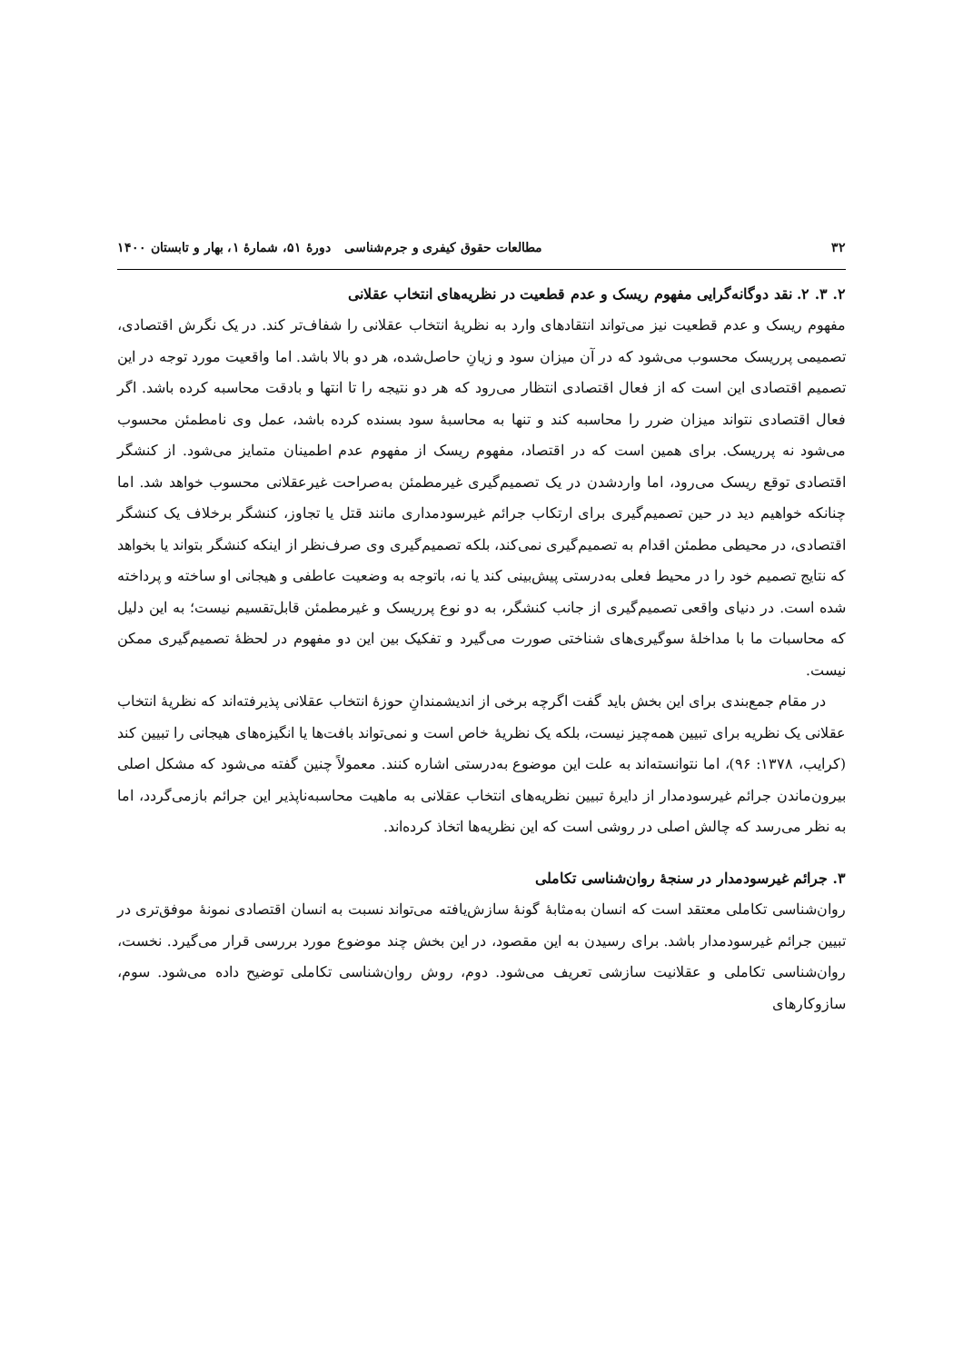۳۲ مطالعات حقوق کیفری و جرم‌شناسی دورهٔ ۵۱، شمارهٔ ۱، بهار و تابستان ۱۴۰۰
۲. ۳. ۲. نقد دوگانه‌گرایی مفهوم ریسک و عدم قطعیت در نظریه‌های انتخاب عقلانی
مفهوم ریسک و عدم قطعیت نیز می‌تواند انتقادهای وارد به نظریهٔ انتخاب عقلانی را شفاف‌تر کند. در یک نگرش اقتصادی، تصمیمی پرریسک محسوب می‌شود که در آن میزان سود و زیانِ حاصل‌شده، هر دو بالا باشد. اما واقعیت مورد توجه در این تصمیم اقتصادی این است که از فعال اقتصادی انتظار می‌رود که هر دو نتیجه را تا انتها و بادقت محاسبه کرده باشد. اگر فعال اقتصادی نتواند میزان ضرر را محاسبه کند و تنها به محاسبهٔ سود بسنده کرده باشد، عمل وی نامطمئن محسوب می‌شود نه پرریسک. برای همین است که در اقتصاد، مفهوم ریسک از مفهوم عدم اطمینان متمایز می‌شود. از کنشگر اقتصادی توقع ریسک می‌رود، اما واردشدن در یک تصمیم‌گیری غیرمطمئن به‌صراحت غیرعقلانی محسوب خواهد شد. اما چنانکه خواهیم دید در حین تصمیم‌گیری برای ارتکاب جرائم غیرسودمداری مانند قتل یا تجاوز، کنشگر برخلاف یک کنشگر اقتصادی، در محیطی مطمئن اقدام به تصمیم‌گیری نمی‌کند، بلکه تصمیم‌گیری وی صرف‌نظر از اینکه کنشگر بتواند یا بخواهد که نتایج تصمیم خود را در محیط فعلی به‌درستی پیش‌بینی کند یا نه، باتوجه به وضعیت عاطفی و هیجانی او ساخته و پرداخته شده است. در دنیای واقعی تصمیم‌گیری از جانب کنشگر، به دو نوع پرریسک و غیرمطمئن قابل‌تقسیم نیست؛ به این دلیل که محاسبات ما با مداخلهٔ سوگیری‌های شناختی صورت می‌گیرد و تفکیک بین این دو مفهوم در لحظهٔ تصمیم‌گیری ممکن نیست.
در مقام جمع‌بندی برای این بخش باید گفت اگرچه برخی از اندیشمندانِ حوزهٔ انتخاب عقلانی پذیرفته‌اند که نظریهٔ انتخاب عقلانی یک نظریه برای تبیین همه‌چیز نیست، بلکه یک نظریهٔ خاص است و نمی‌تواند بافت‌ها یا انگیزه‌های هیجانی را تبیین کند (کرایب، ۱۳۷۸: ۹۶)، اما نتوانسته‌اند به علت این موضوع به‌درستی اشاره کنند. معمولاً چنین گفته می‌شود که مشکل اصلی بیرون‌ماندن جرائم غیرسودمدار از دایرهٔ تبیین نظریه‌های انتخاب عقلانی به ماهیت محاسبه‌ناپذیر این جرائم بازمی‌گردد، اما به نظر می‌رسد که چالش اصلی در روشی است که این نظریه‌ها اتخاذ کرده‌اند.
۳. جرائم غیرسودمدار در سنجهٔ روان‌شناسی تکاملی
روان‌شناسی تکاملی معتقد است که انسان به‌مثابهٔ گونهٔ سازش‌یافته می‌تواند نسبت به انسان اقتصادی نمونهٔ موفق‌تری در تبیین جرائم غیرسودمدار باشد. برای رسیدن به این مقصود، در این بخش چند موضوع مورد بررسی قرار می‌گیرد. نخست، روان‌شناسی تکاملی و عقلانیت سازشی تعریف می‌شود. دوم، روش روان‌شناسی تکاملی توضیح داده می‌شود. سوم، سازوکارهای